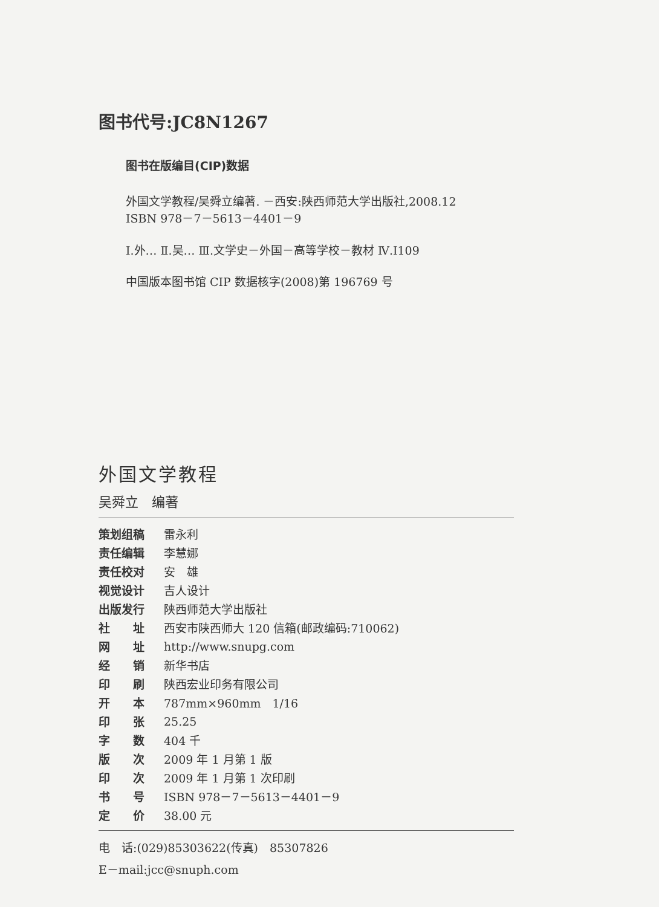图书代号:JC8N1267
图书在版编目(CIP)数据
外国文学教程/吴舜立编著. －西安:陕西师范大学出版社,2008.12
ISBN 978－7－5613－4401－9
Ⅰ.外… Ⅱ.吴… Ⅲ.文学史－外国－高等学校－教材 Ⅳ.I109
中国版本图书馆 CIP 数据核字(2008)第 196769 号
外国文学教程
吴舜立　编著
| 策划组稿 | 雷永利 |
| 责任编辑 | 李慧娜 |
| 责任校对 | 安 雄 |
| 视觉设计 | 吉人设计 |
| 出版发行 | 陕西师范大学出版社 |
| 社 址 | 西安市陕西师大 120 信箱(邮政编码:710062) |
| 网 址 | http://www.snupg.com |
| 经 销 | 新华书店 |
| 印 刷 | 陕西宏业印务有限公司 |
| 开 本 | 787mm×960mm 1/16 |
| 印 张 | 25.25 |
| 字 数 | 404 千 |
| 版 次 | 2009 年 1 月第 1 版 |
| 印 次 | 2009 年 1 月第 1 次印刷 |
| 书 号 | ISBN 978－7－5613－4401－9 |
| 定 价 | 38.00 元 |
电　话:(029)85303622(传真)　85307826
E－mail:jcc@snuph.com